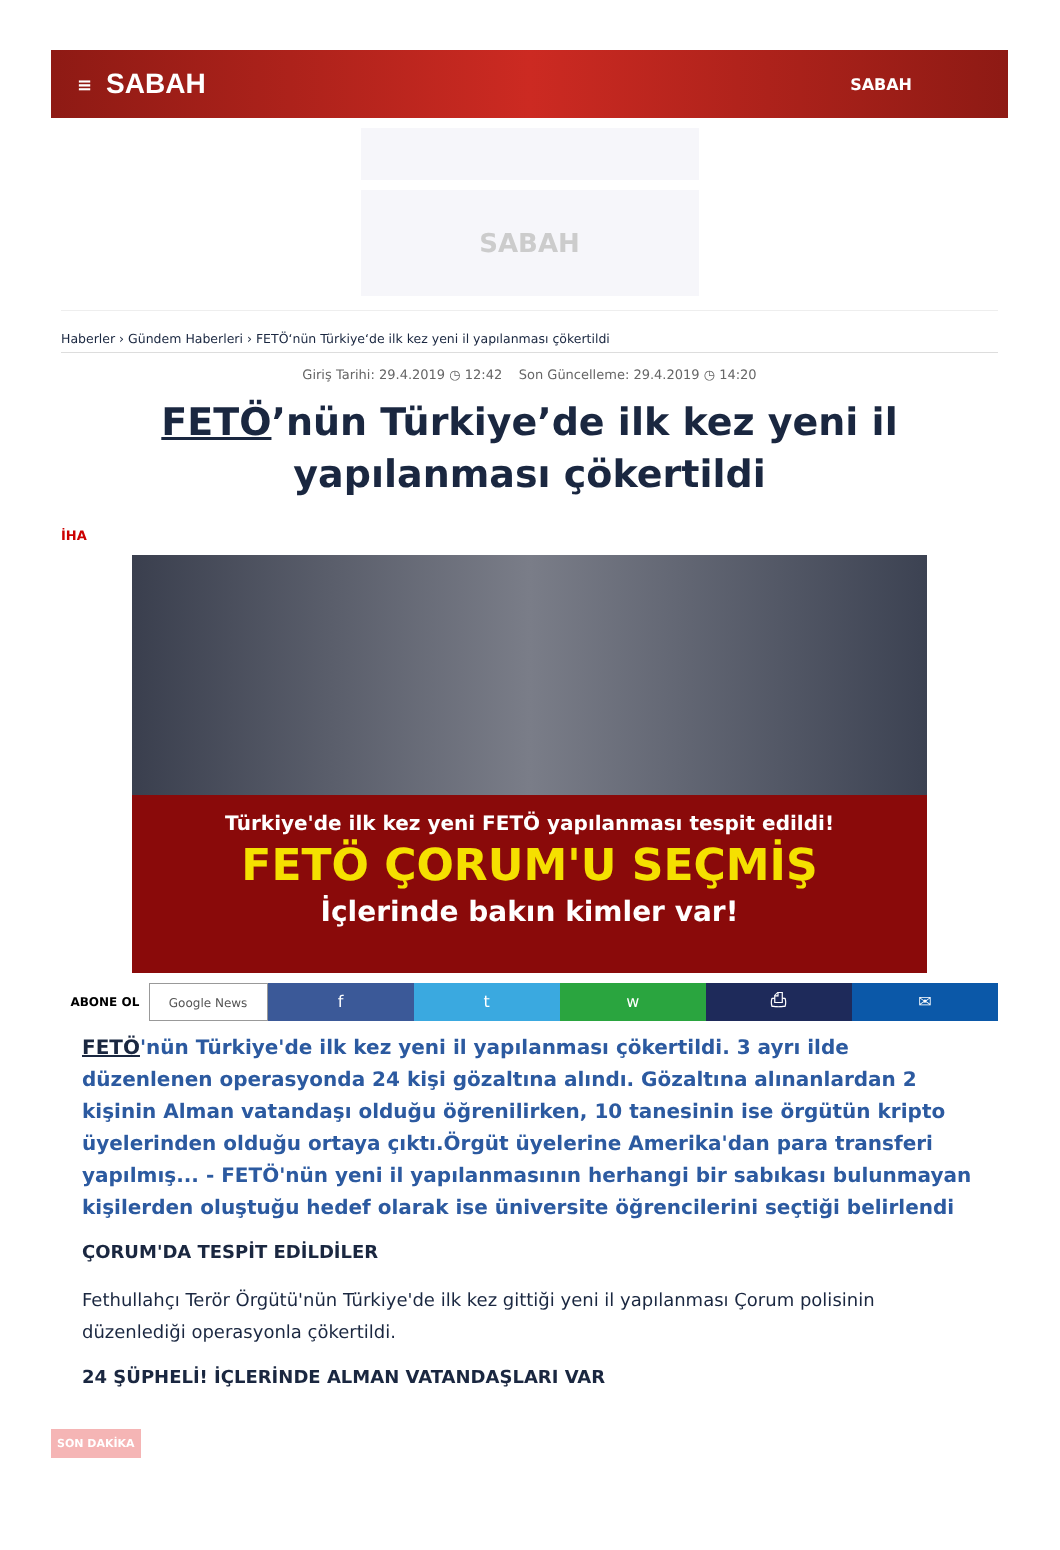≡ SABAH SABAH
SABAH
Haberler › Gündem Haberleri › FETÖ‘nün Türkiye‘de ilk kez yeni il yapılanması çökertildi
Giriş Tarihi: 29.4.2019 ◷ 12:42 Son Güncelleme: 29.4.2019 ◷ 14:20
FETÖ’nün Türkiye’de ilk kez yeni il yapılanması çökertildi
İHA
Türkiye'de ilk kez yeni FETÖ yapılanması tespit edildi!
FETÖ ÇORUM'U SEÇMİŞ
İçlerinde bakın kimler var!
ABONE OL Google News
f t w ⎙ ✉
FETÖ'nün Türkiye'de ilk kez yeni il yapılanması çökertildi. 3 ayrı ilde düzenlenen operasyonda 24 kişi gözaltına alındı. Gözaltına alınanlardan 2 kişinin Alman vatandaşı olduğu öğrenilirken, 10 tanesinin ise örgütün kripto üyelerinden olduğu ortaya çıktı.Örgüt üyelerine Amerika'dan para transferi yapılmış... - FETÖ'nün yeni il yapılanmasının herhangi bir sabıkası bulunmayan kişilerden oluştuğu hedef olarak ise üniversite öğrencilerini seçtiği belirlendi
ÇORUM'DA TESPİT EDİLDİLER
Fethullahçı Terör Örgütü'nün Türkiye'de ilk kez gittiği yeni il yapılanması Çorum polisinin düzenlediği operasyonla çökertildi.
24 ŞÜPHELİ! İÇLERİNDE ALMAN VATANDAŞLARI VAR
SON DAKİKA